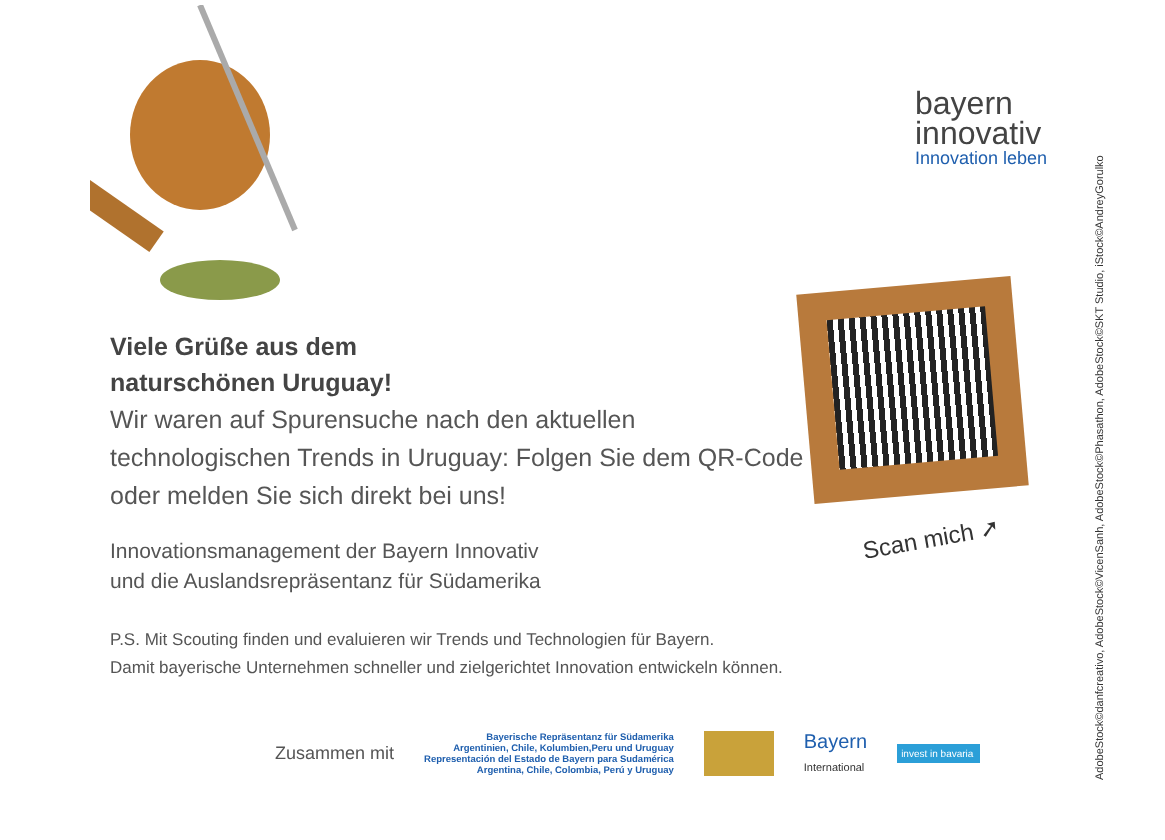bayern
innovativ
Innovation leben
Scan mich ➚
Viele Grüße aus dem
naturschönen Uruguay!
Wir waren auf Spurensuche nach den aktuellen technologischen Trends in Uruguay: Folgen Sie dem QR-Code oder melden Sie sich direkt bei uns!
Innovationsmanagement der Bayern Innovativ
und die Auslandsrepräsentanz für Südamerika
P.S. Mit Scouting finden und evaluieren wir Trends und Technologien für Bayern.
Damit bayerische Unternehmen schneller und zielgerichtet Innovation entwickeln können.
Zusammen mit
Bayerische Repräsentanz für Südamerika
Argentinien, Chile, Kolumbien,Peru und Uruguay
Representación del Estado de Bayern para Sudamérica
Argentina, Chile, Colombia, Perú y Uruguay
Bayern
International
invest in bavaria
AdobeStock©danfcreativo, AdobeStock©VicenSanh, AdobeStock©Phasathon, AdobeStock©SKT Studio, iStock©AndreyGorulko